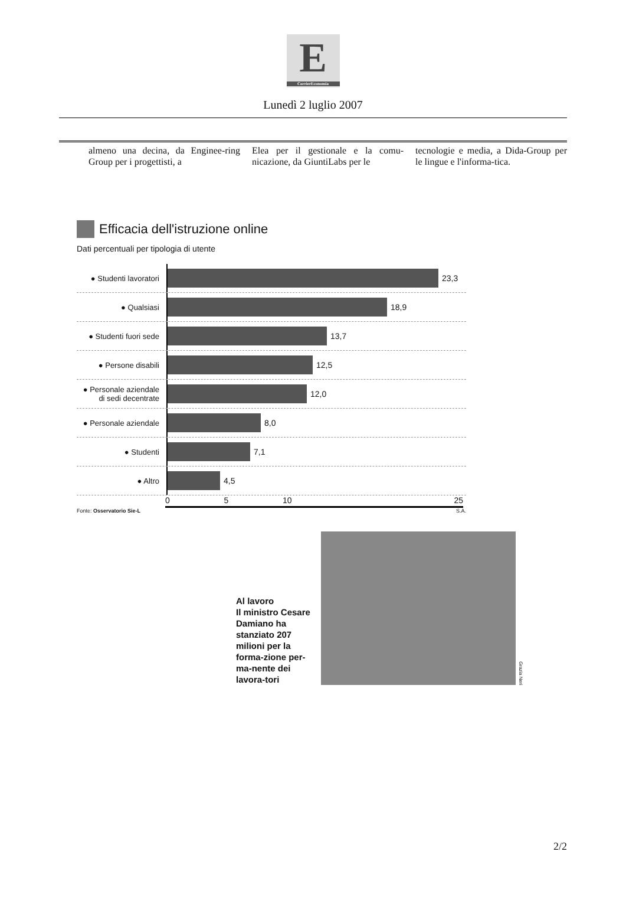E
CorrierEconomia
Lunedì 2 luglio 2007
almeno una decina, da Enginee-ring Group per i progettisti, a
Elea per il gestionale e la comu-nicazione, da GiuntiLabs per le
tecnologie e media, a Dida-Group per le lingue e l'informa-tica.
Efficacia dell'istruzione online
Dati percentuali per tipologia di utente
● Studenti lavoratori
23,3
● Qualsiasi
18,9
● Studenti fuori sede
13,7
● Persone disabili
12,5
● Personale aziendale di sedi decentrate
12,0
● Personale aziendale
8,0
● Studenti
7,1
● Altro
4,5
0 5 10 25
Fonte: Osservatorio Sie-L S.A.
Al lavoro
Il ministro Cesare Damiano ha stanziato 207 milioni per la forma-zione per-ma-nente dei lavora-tori
Grazia Neri
2/2